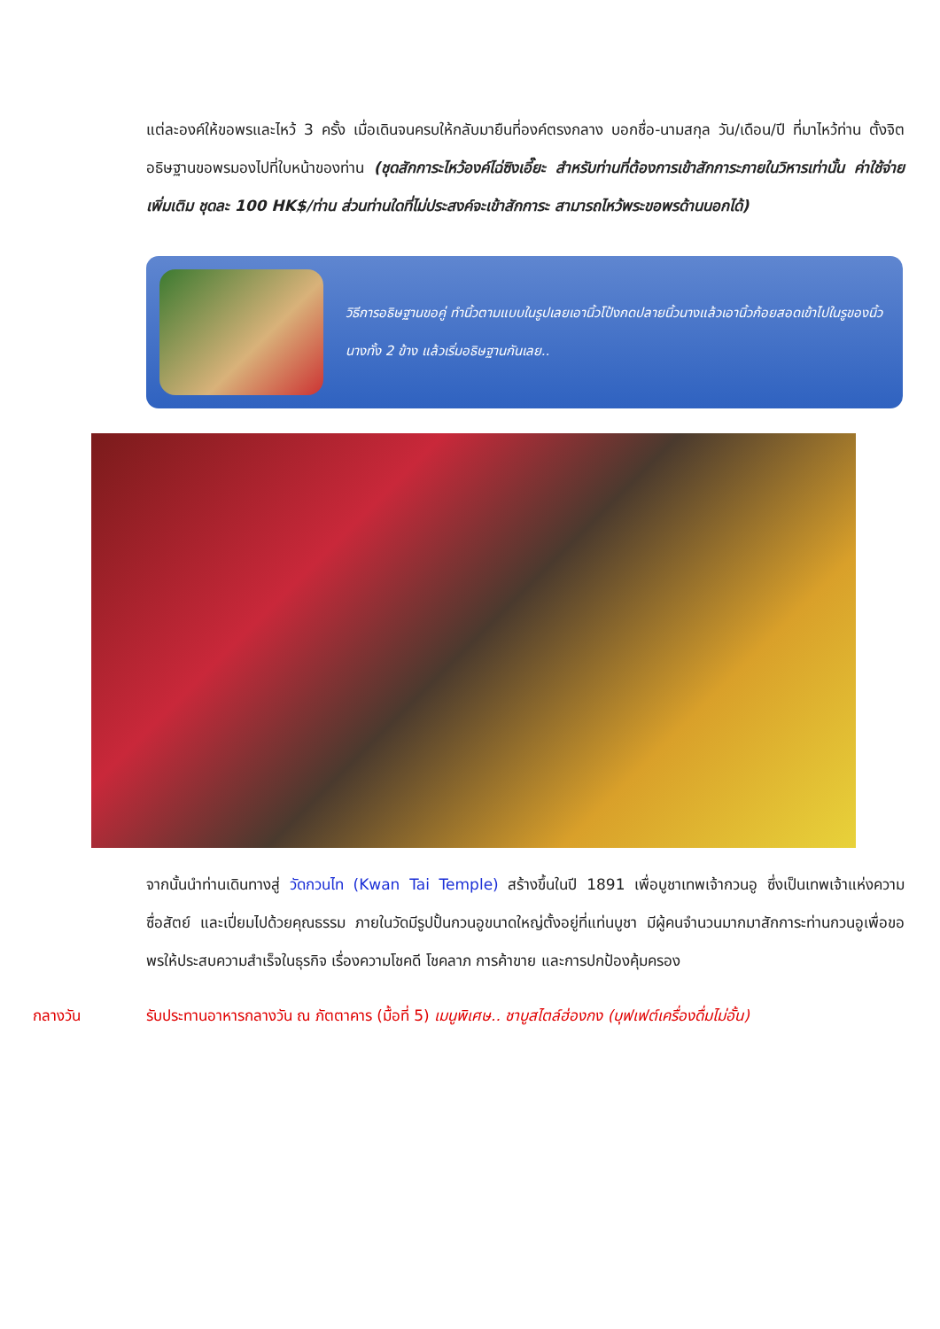แต่ละองค์ให้ขอพรและไหว้ 3 ครั้ง เมื่อเดินจนครบให้กลับมายืนที่องค์ตรงกลาง บอกชื่อ-นามสกุล วัน/เดือน/ปี ที่มาไหว้ท่าน ตั้งจิตอธิษฐานขอพรมองไปที่ใบหน้าของท่าน (ชุดสักการะไหว้องค์ไฉ่ซิงเอี๊ยะ สำหรับท่านที่ต้องการเข้าสักการะภายในวิหารเท่านั้น ค่าใช้จ่ายเพิ่มเติม ชุดละ 100 HK$/ท่าน ส่วนท่านใดที่ไม่ประสงค์จะเข้าสักการะ สามารถไหว้พระขอพรด้านนอกได้)
วิธีการอธิษฐานขอคู่ ทำนิ้วตามแบบในรูปเลยเอานิ้วโป้งกดปลายนิ้วนางแล้วเอานิ้วก้อยสอดเข้าไปในรูของนิ้วนางทั้ง 2 ข้าง แล้วเริ่มอธิษฐานกันเลย..
จากนั้นนำท่านเดินทางสู่ วัดกวนไท (Kwan Tai Temple) สร้างขึ้นในปี 1891 เพื่อบูชาเทพเจ้ากวนอู ซึ่งเป็นเทพเจ้าแห่งความซื่อสัตย์ และเปี่ยมไปด้วยคุณธรรม ภายในวัดมีรูปปั้นกวนอูขนาดใหญ่ตั้งอยู่ที่แท่นบูชา มีผู้คนจำนวนมากมาสักการะท่านกวนอูเพื่อขอพรให้ประสบความสำเร็จในธุรกิจ เรื่องความโชคดี โชคลาภ การค้าขาย และการปกป้องคุ้มครอง
กลางวัน รับประทานอาหารกลางวัน ณ ภัตตาคาร (มื้อที่ 5) เมนูพิเศษ.. ชาบูสไตล์ฮ่องกง (บุฟเฟต์เครื่องดื่มไม่อั้น)